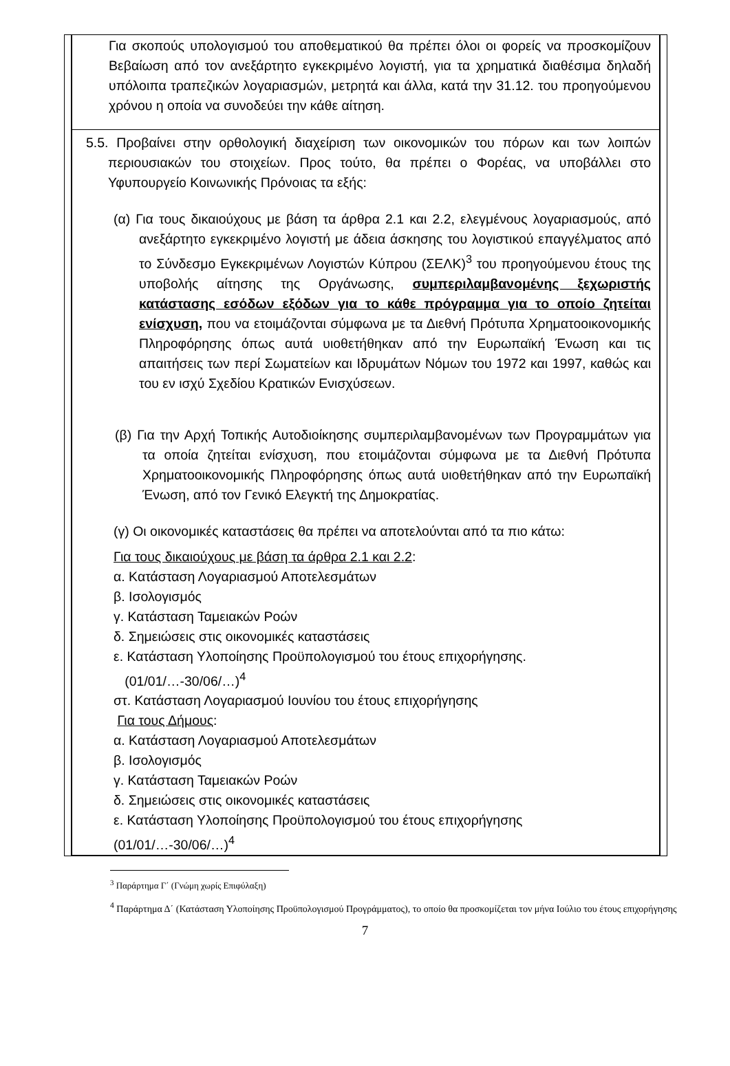Για σκοπούς υπολογισμού του αποθεματικού θα πρέπει όλοι οι φορείς να προσκομίζουν Βεβαίωση από τον ανεξάρτητο εγκεκριμένο λογιστή, για τα χρηματικά διαθέσιμα δηλαδή υπόλοιπα τραπεζικών λογαριασμών, μετρητά και άλλα, κατά την 31.12. του προηγούμενου χρόνου η οποία να συνοδεύει την κάθε αίτηση.
5.5. Προβαίνει στην ορθολογική διαχείριση των οικονομικών του πόρων και των λοιπών περιουσιακών του στοιχείων. Προς τούτο, θα πρέπει ο Φορέας, να υποβάλλει στο Υφυπουργείο Κοινωνικής Πρόνοιας τα εξής:
(α) Για τους δικαιούχους με βάση τα άρθρα 2.1 και 2.2, ελεγμένους λογαριασμούς, από ανεξάρτητο εγκεκριμένο λογιστή με άδεια άσκησης του λογιστικού επαγγέλματος από το Σύνδεσμο Εγκεκριμένων Λογιστών Κύπρου (ΣΕΛΚ)<sup>3</sup> του προηγούμενου έτους της υποβολής αίτησης της Οργάνωσης, συμπεριλαμβανομένης ξεχωριστής κατάστασης εσόδων εξόδων για το κάθε πρόγραμμα για το οποίο ζητείται ενίσχυση, που να ετοιμάζονται σύμφωνα με τα Διεθνή Πρότυπα Χρηματοοικονομικής Πληροφόρησης όπως αυτά υιοθετήθηκαν από την Ευρωπαϊκή Ένωση και τις απαιτήσεις των περί Σωματείων και Ιδρυμάτων Νόμων του 1972 και 1997, καθώς και του εν ισχύ Σχεδίου Κρατικών Ενισχύσεων.
(β) Για την Αρχή Τοπικής Αυτοδιοίκησης συμπεριλαμβανομένων των Προγραμμάτων για τα οποία ζητείται ενίσχυση, που ετοιμάζονται σύμφωνα με τα Διεθνή Πρότυπα Χρηματοοικονομικής Πληροφόρησης όπως αυτά υιοθετήθηκαν από την Ευρωπαϊκή Ένωση, από τον Γενικό Ελεγκτή της Δημοκρατίας.
(γ) Οι οικονομικές καταστάσεις θα πρέπει να αποτελούνται από τα πιο κάτω:
Για τους δικαιούχους με βάση τα άρθρα 2.1 και 2.2:
α. Κατάσταση Λογαριασμού Αποτελεσμάτων
β. Ισολογισμός
γ. Κατάσταση Ταμειακών Ροών
δ. Σημειώσεις στις οικονομικές καταστάσεις
ε. Κατάσταση Υλοποίησης Προϋπολογισμού του έτους επιχορήγησης.
(01/01/…-30/06/…)<sup>4</sup>
στ. Κατάσταση Λογαριασμού Ιουνίου του έτους επιχορήγησης
Για τους Δήμους:
α. Κατάσταση Λογαριασμού Αποτελεσμάτων
β. Ισολογισμός
γ. Κατάσταση Ταμειακών Ροών
δ. Σημειώσεις στις οικονομικές καταστάσεις
ε. Κατάσταση Υλοποίησης Προϋπολογισμού του έτους επιχορήγησης
(01/01/…-30/06/…)<sup>4</sup>
<sup>3</sup> Παράρτημα Γ΄ (Γνώμη χωρίς Επιφύλαξη)
<sup>4</sup> Παράρτημα Δ΄ (Κατάσταση Υλοποίησης Προϋπολογισμού Προγράμματος), το οποίο θα προσκομίζεται τον μήνα Ιούλιο του έτους επιχορήγησης
7